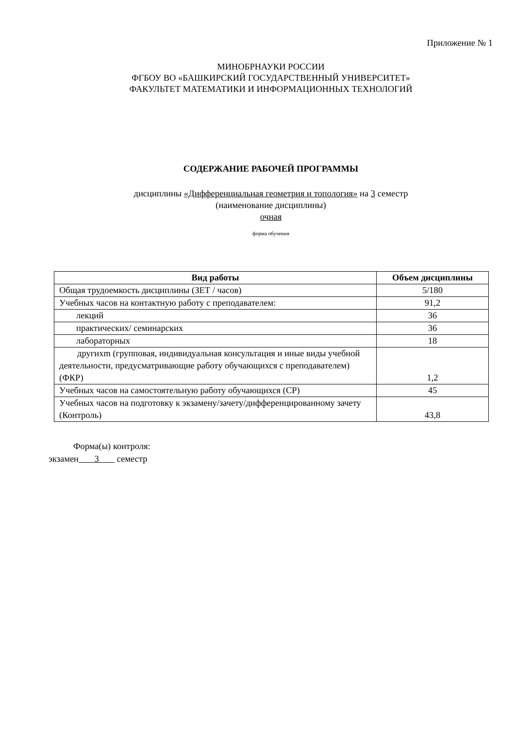Приложение № 1
МИНОБРНАУКИ РОССИИ
ФГБОУ ВО «БАШКИРСКИЙ ГОСУДАРСТВЕННЫЙ УНИВЕРСИТЕТ»
ФАКУЛЬТЕТ МАТЕМАТИКИ И ИНФОРМАЦИОННЫХ ТЕХНОЛОГИЙ
СОДЕРЖАНИЕ РАБОЧЕЙ ПРОГРАММЫ
дисциплины «Дифференциальная геометрия и топология» на 3 семестр
(наименование дисциплины)
очная
форма обучения
| Вид работы | Объем дисциплины |
| --- | --- |
| Общая трудоемкость дисциплины (ЗЕТ / часов) | 5/180 |
| Учебных часов на контактную работу с преподавателем: | 91,2 |
| лекций | 36 |
| практических/ семинарских | 36 |
| лабораторных | 18 |
| другихm (групповая, индивидуальная консультация и иные виды учебной деятельности, предусматривающие работу обучающихся с преподавателем) (ФКР) | 1,2 |
| Учебных часов на самостоятельную работу обучающихся (СР) | 45 |
| Учебных часов на подготовку к экзамену/зачету/дифференцированному зачету (Контроль) | 43,8 |
Форма(ы) контроля:
экзамен 3 семестр